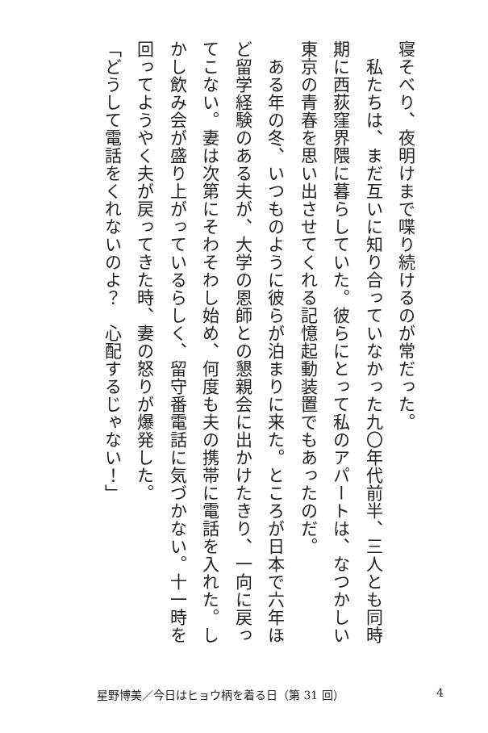寝そべり、夜明けまで喋り続けるのが常だった。
　私たちは、まだ互いに知り合っていなかった九〇年代前半、三人とも同時期に西荻窪界隈に暮らしていた。彼らにとって私のアパートは、なつかしい東京の青春を思い出させてくれる記憶起動装置でもあったのだ。
　ある年の冬、いつものように彼らが泊まりに来た。ところが日本で六年ほど留学経験のある夫が、大学の恩師との懇親会に出かけたきり、一向に戻ってこない。妻は次第にそわそわし始め、何度も夫の携帯に電話を入れた。しかし飲み会が盛り上がっているらしく、留守番電話に気づかない。十一時を回ってようやく夫が戻ってきた時、妻の怒りが爆発した。
「どうして電話をくれないのよ？　心配するじゃない！」
星野博美／今日はヒョウ柄を着る日（第 31 回） 4